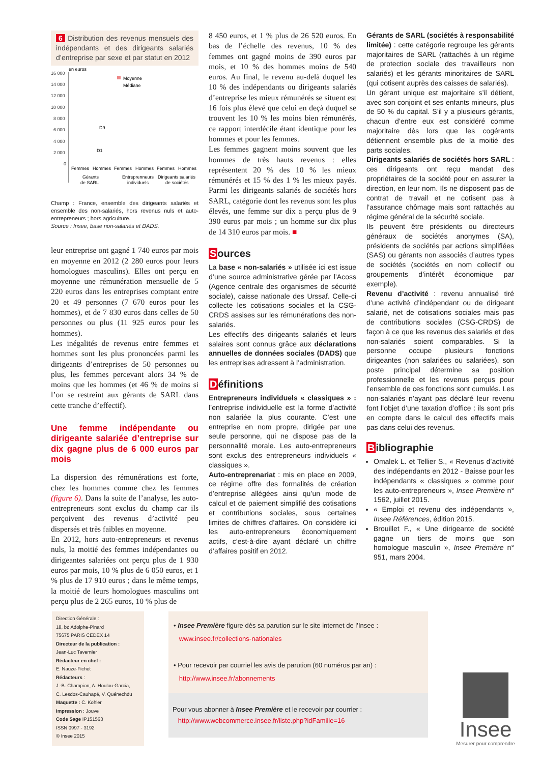6 Distribution des revenus mensuels des indépendants et des dirigeants salariés d’entreprise par sexe et par statut en 2012
en euros
16 000
14 000
12 000
10 000
8 000
6 000
4 000
2 000
0
Moyenne
Médiane
D9
D1
Femmes
Hommes
Femmes
Hommes
Femmes
Hommes
Gérants
de SARL
Entreprenneurs
individuels
Dirigeants salariés
de sociétés
Champ : France, ensemble des dirigeants salariés et ensemble des non-salariés, hors revenus nuls et auto-entrepreneurs ; hors agriculture.
Source : Insee, base non-salariés et DADS.
leur entreprise ont gagné 1 740 euros par mois en moyenne en 2012 (2 280 euros pour leurs homologues masculins). Elles ont perçu en moyenne une rémunération mensuelle de 5 220 euros dans les entreprises comptant entre 20 et 49 personnes (7 670 euros pour les hommes), et de 7 830 euros dans celles de 50 personnes ou plus (11 925 euros pour les hommes).
Les inégalités de revenus entre femmes et hommes sont les plus prononcées parmi les dirigeants d’entreprises de 50 personnes ou plus, les femmes percevant alors 34 % de moins que les hommes (et 46 % de moins si l’on se restreint aux gérants de SARL dans cette tranche d’effectif).
Une femme indépendante ou dirigeante salariée d’entreprise sur dix gagne plus de 6 000 euros par mois
La dispersion des rémunérations est forte, chez les hommes comme chez les femmes (figure 6). Dans la suite de l’analyse, les auto-entrepreneurs sont exclus du champ car ils perçoivent des revenus d’activité peu dispersés et très faibles en moyenne.
En 2012, hors auto-entrepreneurs et revenus nuls, la moitié des femmes indépendantes ou dirigeantes salariées ont perçu plus de 1 930 euros par mois, 10 % plus de 6 050 euros, et 1 % plus de 17 910 euros ; dans le même temps, la moitié de leurs homologues masculins ont perçu plus de 2 265 euros, 10 % plus de
8 450 euros, et 1 % plus de 26 520 euros. En bas de l’échelle des revenus, 10 % des femmes ont gagné moins de 390 euros par mois, et 10 % des hommes moins de 540 euros. Au final, le revenu au-delà duquel les 10 % des indépendants ou dirigeants salariés d’entreprise les mieux rémunérés se situent est 16 fois plus élevé que celui en deçà duquel se trouvent les 10 % les moins bien rémunérés, ce rapport interdécile étant identique pour les hommes et pour les femmes.
Les femmes gagnent moins souvent que les hommes de très hauts revenus : elles représentent 20 % des 10 % les mieux rémunérés et 15 % des 1 % les mieux payés. Parmi les dirigeants salariés de sociétés hors SARL, catégorie dont les revenus sont les plus élevés, une femme sur dix a perçu plus de 9 390 euros par mois ; un homme sur dix plus de 14 310 euros par mois. ■
Sources
La base « non-salariés » utilisée ici est issue d’une source administrative gérée par l’Acoss (Agence centrale des organismes de sécurité sociale), caisse nationale des Urssaf. Celle-ci collecte les cotisations sociales et la CSG-CRDS assises sur les rémunérations des non-salariés.
Les effectifs des dirigeants salariés et leurs salaires sont connus grâce aux déclarations annuelles de données sociales (DADS) que les entreprises adressent à l’administration.
Définitions
Entrepreneurs individuels « classiques » : l’entreprise individuelle est la forme d’activité non salariée la plus courante. C’est une entreprise en nom propre, dirigée par une seule personne, qui ne dispose pas de la personnalité morale. Les auto-entrepreneurs sont exclus des entrepreneurs individuels « classiques ».
Auto-entreprenariat : mis en place en 2009, ce régime offre des formalités de création d’entreprise allégées ainsi qu’un mode de calcul et de paiement simplifié des cotisations et contributions sociales, sous certaines limites de chiffres d’affaires. On considère ici les auto-entrepreneurs économiquement actifs, c’est-à-dire ayant déclaré un chiffre d’affaires positif en 2012.
Gérants de SARL (sociétés à responsabilité limitée) : cette catégorie regroupe les gérants majoritaires de SARL (rattachés à un régime de protection sociale des travailleurs non salariés) et les gérants minoritaires de SARL (qui cotisent auprès des caisses de salariés).
Un gérant unique est majoritaire s’il détient, avec son conjoint et ses enfants mineurs, plus de 50 % du capital. S’il y a plusieurs gérants, chacun d’entre eux est considéré comme majoritaire dès lors que les cogérants détiennent ensemble plus de la moitié des parts sociales.
Dirigeants salariés de sociétés hors SARL : ces dirigeants ont reçu mandat des propriétaires de la société pour en assurer la direction, en leur nom. Ils ne disposent pas de contrat de travail et ne cotisent pas à l’assurance chômage mais sont rattachés au régime général de la sécurité sociale.
Ils peuvent être présidents ou directeurs généraux de sociétés anonymes (SA), présidents de sociétés par actions simplifiées (SAS) ou gérants non associés d’autres types de sociétés (sociétés en nom collectif ou groupements d’intérêt économique par exemple).
Revenu d’activité : revenu annualisé tiré d’une activité d’indépendant ou de dirigeant salarié, net de cotisations sociales mais pas de contributions sociales (CSG-CRDS) de façon à ce que les revenus des salariés et des non-salariés soient comparables. Si la personne occupe plusieurs fonctions dirigeantes (non salariées ou salariées), son poste principal détermine sa position professionnelle et les revenus perçus pour l’ensemble de ces fonctions sont cumulés. Les non-salariés n’ayant pas déclaré leur revenu font l’objet d’une taxation d’office : ils sont pris en compte dans le calcul des effectifs mais pas dans celui des revenus.
Bibliographie
Omalek L. et Tellier S., « Revenus d’activité des indépendants en 2012 - Baisse pour les indépendants « classiques » comme pour les auto-entrepreneurs », Insee Première n° 1562, juillet 2015.
« Emploi et revenu des indépendants », Insee Références, édition 2015.
Brouillet F., « Une dirigeante de société gagne un tiers de moins que son homologue masculin », Insee Première n° 951, mars 2004.
Direction Générale :
18, bd Adolphe-Pinard
75675 PARIS CEDEX 14
Directeur de la publication :
Jean-Luc Tavernier
Rédacteur en chef :
E. Nauze-Fichet
Rédacteurs :
J.-B. Champion, A. Houlou-Garcia,
C. Lesdos-Cauhapé, V. Quénechdu
Maquette : C. Kohler
Impression : Jouve
Code Sage IP151563
ISSN 0997 - 3192
© Insee 2015
• Insee Première figure dès sa parution sur le site internet de l’Insee :
www.insee.fr/collections-nationales
• Pour recevoir par courriel les avis de parution (60 numéros par an) :
http://www.insee.fr/abonnements
Pour vous abonner à Insee Première et le recevoir par courrier :
http://www.webcommerce.insee.fr/liste.php?idFamille=16
Insee
Mesurer pour comprendre